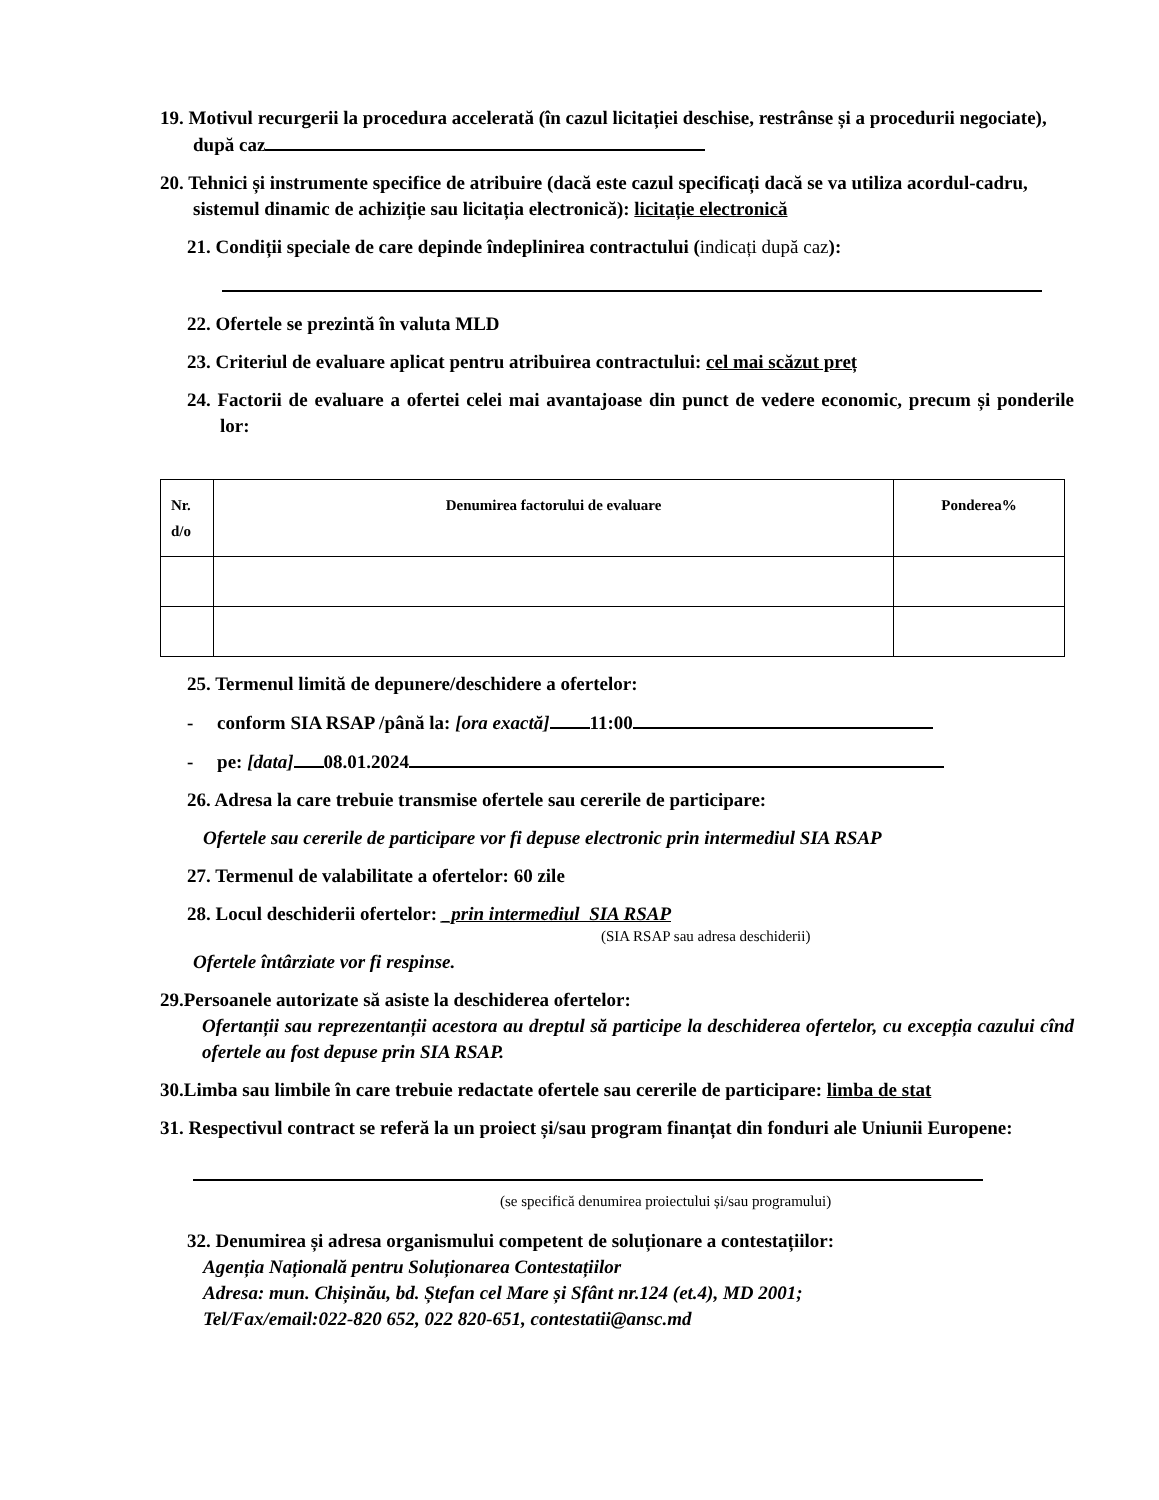19. Motivul recurgerii la procedura accelerată (în cazul licitației deschise, restrânse și a procedurii negociate), după caz
20. Tehnici și instrumente specifice de atribuire (dacă este cazul specificați dacă se va utiliza acordul-cadru, sistemul dinamic de achiziție sau licitația electronică): licitație electronică
21. Condiții speciale de care depinde îndeplinirea contractului (indicați după caz):
22. Ofertele se prezintă în valuta MLD
23. Criteriul de evaluare aplicat pentru atribuirea contractului: cel mai scăzut preț
24. Factorii de evaluare a ofertei celei mai avantajoase din punct de vedere economic, precum și ponderile lor:
| Nr. d/o | Denumirea factorului de evaluare | Ponderea% |
| --- | --- | --- |
25. Termenul limită de depunere/deschidere a ofertelor:
- conform SIA RSAP /până la: [ora exactă] 11:00
- pe: [data] 08.01.2024
26. Adresa la care trebuie transmise ofertele sau cererile de participare:
Ofertele sau cererile de participare vor fi depuse electronic prin intermediul SIA RSAP
27. Termenul de valabilitate a ofertelor: 60 zile
28. Locul deschiderii ofertelor: _prin intermediul SIA RSAP
(SIA RSAP sau adresa deschiderii)
Ofertele întârziate vor fi respinse.
29.Persoanele autorizate să asiste la deschiderea ofertelor:
Ofertanții sau reprezentanții acestora au dreptul să participe la deschiderea ofertelor, cu excepția cazului cînd ofertele au fost depuse prin SIA RSAP.
30.Limba sau limbile în care trebuie redactate ofertele sau cererile de participare: limba de stat
31. Respectivul contract se referă la un proiect și/sau program finanțat din fonduri ale Uniunii Europene:
(se specifică denumirea proiectului și/sau programului)
32. Denumirea și adresa organismului competent de soluționare a contestațiilor:
Agenția Națională pentru Soluționarea Contestațiilor
Adresa: mun. Chișinău, bd. Ștefan cel Mare și Sfânt nr.124 (et.4), MD 2001;
Tel/Fax/email:022-820 652, 022 820-651, contestatii@ansc.md